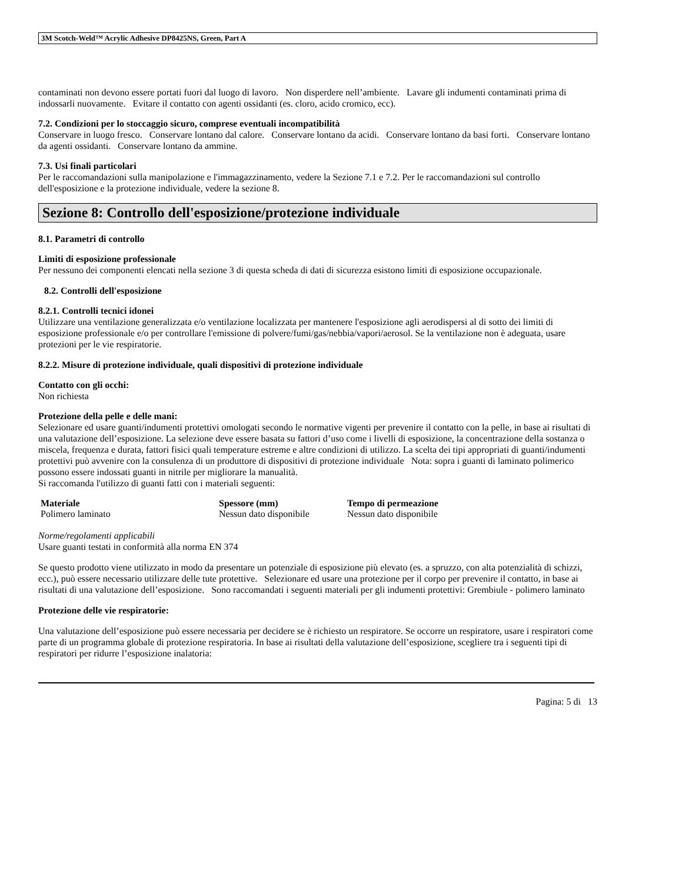3M Scotch-Weld™ Acrylic Adhesive DP8425NS, Green, Part A
contaminati non devono essere portati fuori dal luogo di lavoro. Non disperdere nell’ambiente. Lavare gli indumenti contaminati prima di indossarli nuovamente. Evitare il contatto con agenti ossidanti (es. cloro, acido cromico, ecc).
7.2. Condizioni per lo stoccaggio sicuro, comprese eventuali incompatibilità
Conservare in luogo fresco. Conservare lontano dal calore. Conservare lontano da acidi. Conservare lontano da basi forti. Conservare lontano da agenti ossidanti. Conservare lontano da ammine.
7.3. Usi finali particolari
Per le raccomandazioni sulla manipolazione e l'immagazzinamento, vedere la Sezione 7.1 e 7.2. Per le raccomandazioni sul controllo dell'esposizione e la protezione individuale, vedere la sezione 8.
Sezione 8: Controllo dell'esposizione/protezione individuale
8.1. Parametri di controllo
Limiti di esposizione professionale
Per nessuno dei componenti elencati nella sezione 3 di questa scheda di dati di sicurezza esistono limiti di esposizione occupazionale.
8.2. Controlli dell'esposizione
8.2.1. Controlli tecnici idonei
Utilizzare una ventilazione generalizzata e/o ventilazione localizzata per mantenere l'esposizione agli aerodispersi al di sotto dei limiti di esposizione professionale e/o per controllare l'emissione di polvere/fumi/gas/nebbia/vapori/aerosol. Se la ventilazione non è adeguata, usare protezioni per le vie respiratorie.
8.2.2. Misure di protezione individuale, quali dispositivi di protezione individuale
Contatto con gli occhi:
Non richiesta
Protezione della pelle e delle mani:
Selezionare ed usare guanti/indumenti protettivi omologati secondo le normative vigenti per prevenire il contatto con la pelle, in base ai risultati di una valutazione dell’esposizione. La selezione deve essere basata su fattori d’uso come i livelli di esposizione, la concentrazione della sostanza o miscela, frequenza e durata, fattori fisici quali temperature estreme e altre condizioni di utilizzo. La scelta dei tipi appropriati di guanti/indumenti protettivi può avvenire con la consulenza di un produttore di dispositivi di protezione individuale Nota: sopra i guanti di laminato polimerico possono essere indossati guanti in nitrile per migliorare la manualità.
Si raccomanda l'utilizzo di guanti fatti con i materiali seguenti:
| Materiale | Spessore (mm) | Tempo di permeazione |
| --- | --- | --- |
| Polimero laminato | Nessun dato disponibile | Nessun dato disponibile |
Norme/regolamenti applicabili
Usare guanti testati in conformità alla norma EN 374
Se questo prodotto viene utilizzato in modo da presentare un potenziale di esposizione più elevato (es. a spruzzo, con alta potenzialità di schizzi, ecc.), può essere necessario utilizzare delle tute protettive. Selezionare ed usare una protezione per il corpo per prevenire il contatto, in base ai risultati di una valutazione dell’esposizione. Sono raccomandati i seguenti materiali per gli indumenti protettivi: Grembiule - polimero laminato
Protezione delle vie respiratorie:
Una valutazione dell’esposizione può essere necessaria per decidere se è richiesto un respiratore. Se occorre un respiratore, usare i respiratori come parte di un programma globale di protezione respiratoria. In base ai risultati della valutazione dell’esposizione, scegliere tra i seguenti tipi di respiratori per ridurre l’esposizione inalatoria:
Pagina: 5 di 13